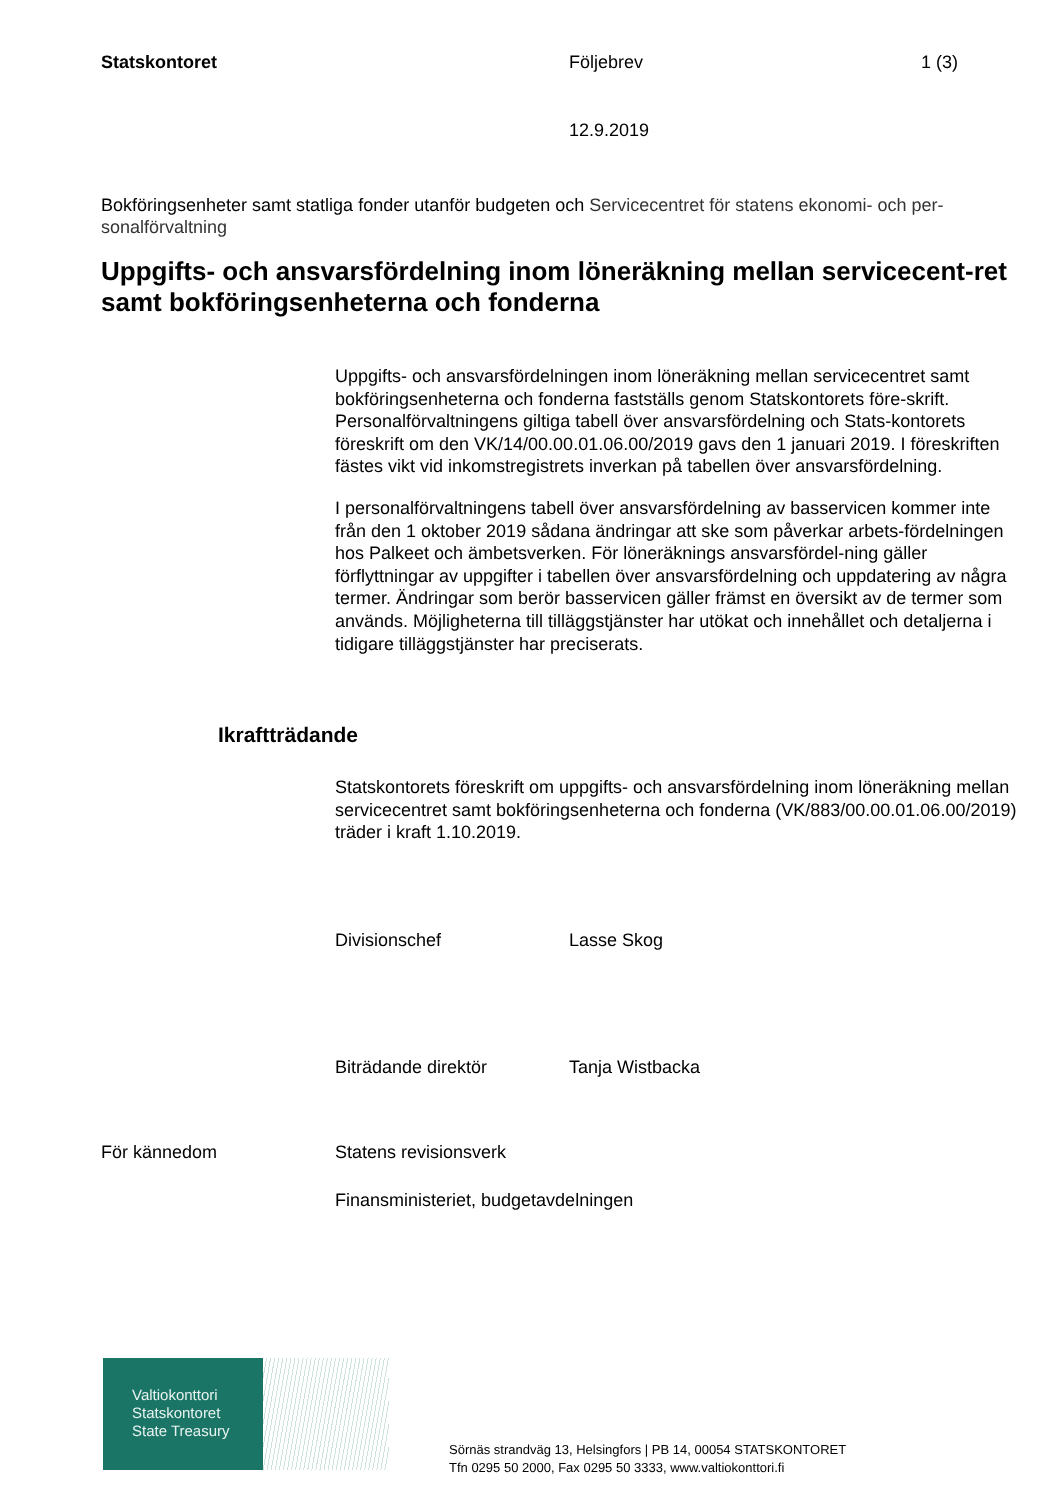Statskontoret Följebrev 1 (3)
12.9.2019
Bokföringsenheter samt statliga fonder utanför budgeten och Servicecentret för statens ekonomi- och per-sonalförvaltning
Uppgifts- och ansvarsfördelning inom löneräkning mellan servicecent-ret samt bokföringsenheterna och fonderna
Uppgifts- och ansvarsfördelningen inom löneräkning mellan servicecentret samt bokföringsenheterna och fonderna fastställs genom Statskontorets före-skrift. Personalförvaltningens giltiga tabell över ansvarsfördelning och Stats-kontorets föreskrift om den VK/14/00.00.01.06.00/2019 gavs den 1 januari 2019. I föreskriften fästes vikt vid inkomstregistrets inverkan på tabellen över ansvarsfördelning.
I personalförvaltningens tabell över ansvarsfördelning av basservicen kommer inte från den 1 oktober 2019 sådana ändringar att ske som påverkar arbets-fördelningen hos Palkeet och ämbetsverken. För löneräknings ansvarsfördel-ning gäller förflyttningar av uppgifter i tabellen över ansvarsfördelning och uppdatering av några termer. Ändringar som berör basservicen gäller främst en översikt av de termer som används. Möjligheterna till tilläggstjänster har utökat och innehållet och detaljerna i tidigare tilläggstjänster har preciserats.
Ikraftträdande
Statskontorets föreskrift om uppgifts- och ansvarsfördelning inom löneräkning mellan servicecentret samt bokföringsenheterna och fonderna (VK/883/00.00.01.06.00/2019) träder i kraft 1.10.2019.
Divisionschef Lasse Skog
Biträdande direktör Tanja Wistbacka
För kännedom Statens revisionsverk
Finansministeriet, budgetavdelningen
Valtiokonttori
Statskontoret
State Treasury
Sörnäs strandväg 13, Helsingfors | PB 14, 00054 STATSKONTORET
Tfn 0295 50 2000, Fax 0295 50 3333, www.valtiokonttori.fi